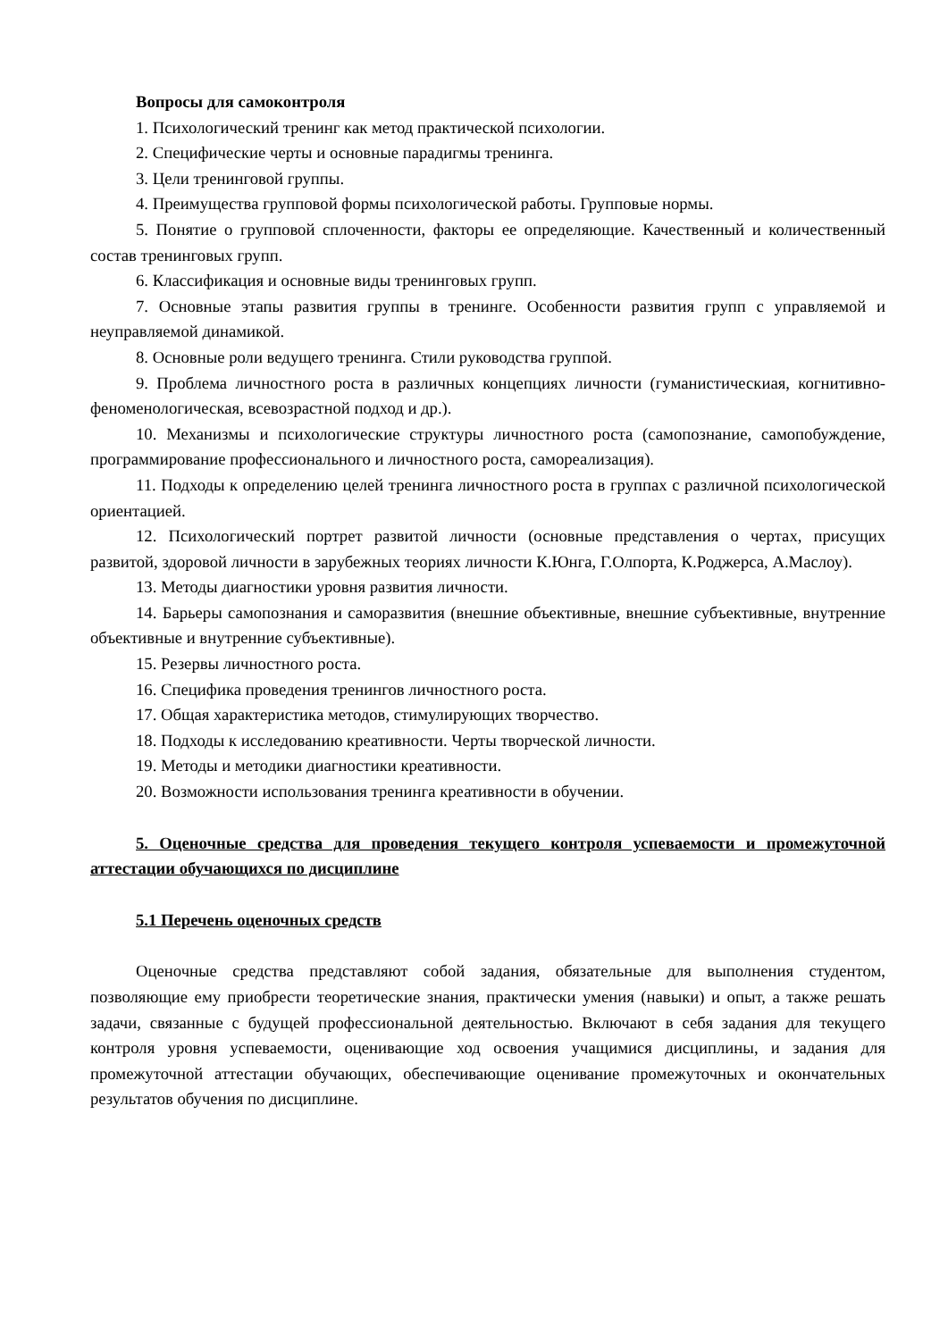Вопросы для самоконтроля
1. Психологический тренинг как метод практической психологии.
2. Специфические черты и основные парадигмы тренинга.
3. Цели тренинговой группы.
4. Преимущества групповой формы психологической работы. Групповые нормы.
5. Понятие о групповой сплоченности, факторы ее определяющие. Качественный и количественный состав тренинговых групп.
6. Классификация и основные виды тренинговых групп.
7. Основные этапы развития группы в тренинге. Особенности развития групп с управляемой и неуправляемой динамикой.
8. Основные роли ведущего тренинга. Стили руководства группой.
9. Проблема личностного роста в различных концепциях личности (гуманистическиая, когнитивно-феноменологическая, всевозрастной подход и др.).
10. Механизмы и психологические структуры личностного роста (самопознание, самопобуждение, программирование профессионального и личностного роста, самореализация).
11. Подходы к определению целей тренинга личностного роста в группах с различной психологической ориентацией.
12. Психологический портрет развитой личности (основные представления о чертах, присущих развитой, здоровой личности в зарубежных теориях личности К.Юнга, Г.Олпорта, К.Роджерса, А.Маслоу).
13. Методы диагностики уровня развития личности.
14. Барьеры самопознания и саморазвития (внешние объективные, внешние субъективные, внутренние объективные и внутренние субъективные).
15. Резервы личностного роста.
16. Специфика проведения тренингов личностного роста.
17. Общая характеристика методов, стимулирующих творчество.
18. Подходы к исследованию креативности. Черты творческой личности.
19. Методы и методики диагностики креативности.
20. Возможности использования тренинга креативности в обучении.
5. Оценочные средства для проведения текущего контроля успеваемости и промежуточной аттестации обучающихся по дисциплине
5.1 Перечень оценочных средств
Оценочные средства представляют собой задания, обязательные для выполнения студентом, позволяющие ему приобрести теоретические знания, практически умения (навыки) и опыт, а также решать задачи, связанные с будущей профессиональной деятельностью. Включают в себя задания для текущего контроля уровня успеваемости, оценивающие ход освоения учащимися дисциплины, и задания для промежуточной аттестации обучающих, обеспечивающие оценивание промежуточных и окончательных результатов обучения по дисциплине.